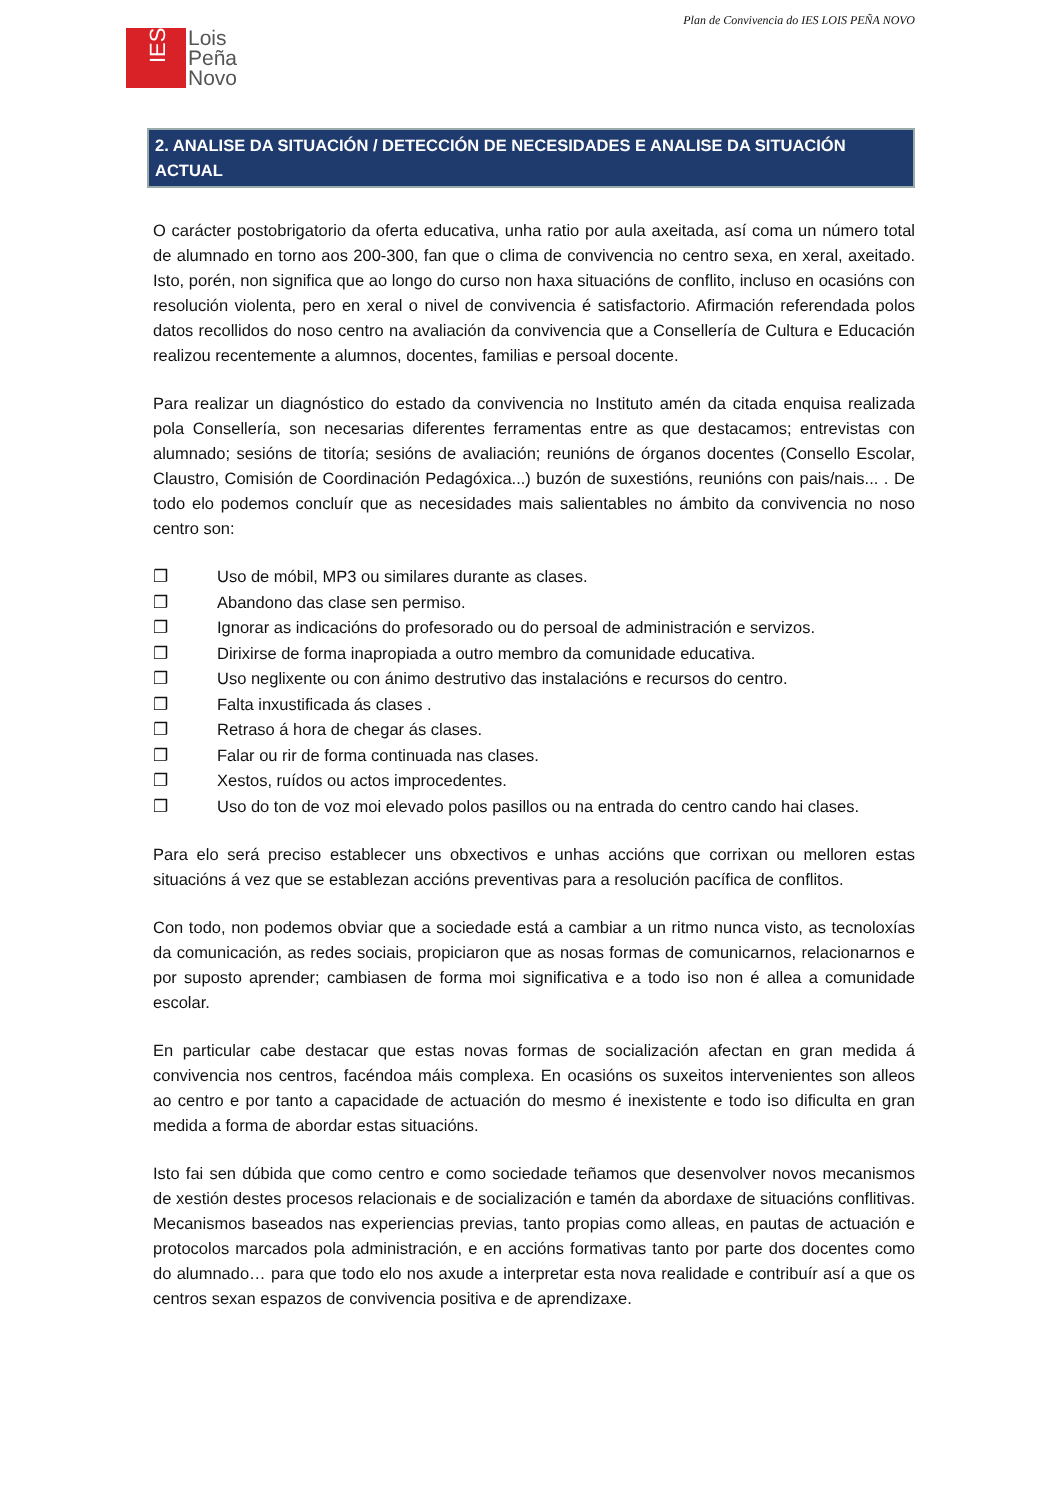Plan de Convivencia do IES LOIS PEÑA NOVO
IES
Lois
Peña
Novo
2. ANALISE DA SITUACIÓN / DETECCIÓN DE NECESIDADES E ANALISE DA SITUACIÓN ACTUAL
O carácter postobrigatorio da oferta educativa, unha ratio por aula axeitada, así coma un número total de alumnado en torno aos 200-300, fan que o clima de convivencia no centro sexa, en xeral, axeitado. Isto, porén, non significa que ao longo do curso non haxa situacións de conflito, incluso en ocasións con resolución violenta, pero en xeral o nivel de convivencia é satisfactorio. Afirmación referendada polos datos recollidos do noso centro na avaliación da convivencia que a Consellería de Cultura e Educación realizou recentemente a alumnos, docentes, familias e persoal docente.
Para realizar un diagnóstico do estado da convivencia no Instituto amén da citada enquisa realizada pola Consellería, son necesarias diferentes ferramentas entre as que destacamos; entrevistas con alumnado; sesións de titoría; sesións de avaliación; reunións de órganos docentes (Consello Escolar, Claustro, Comisión de Coordinación Pedagóxica...) buzón de suxestións, reunións con pais/nais... . De todo elo podemos concluír que as necesidades mais salientables no ámbito da convivencia no noso centro son:
❐ Uso de móbil, MP3 ou similares durante as clases.
❐ Abandono das clase sen permiso.
❐ Ignorar as indicacións do profesorado ou do persoal de administración e servizos.
❐ Dirixirse de forma inapropiada a outro membro da comunidade educativa.
❐ Uso neglixente ou con ánimo destrutivo das instalacións e recursos do centro.
❐ Falta inxustificada ás clases .
❐ Retraso á hora de chegar ás clases.
❐ Falar ou rir de forma continuada nas clases.
❐ Xestos, ruídos ou actos improcedentes.
❐ Uso do ton de voz moi elevado polos pasillos ou na entrada do centro cando hai clases.
Para elo será preciso establecer uns obxectivos e unhas accións que corrixan ou melloren estas situacións á vez que se establezan accións preventivas para a resolución pacífica de conflitos.
Con todo, non podemos obviar que a sociedade está a cambiar a un ritmo nunca visto, as tecnoloxías da comunicación, as redes sociais, propiciaron que as nosas formas de comunicarnos, relacionarnos e por suposto aprender; cambiasen de forma moi significativa e a todo iso non é allea a comunidade escolar.
En particular cabe destacar que estas novas formas de socialización afectan en gran medida á convivencia nos centros, facéndoa máis complexa. En ocasións os suxeitos intervenientes son alleos ao centro e por tanto a capacidade de actuación do mesmo é inexistente e todo iso dificulta en gran medida a forma de abordar estas situacións.
Isto fai sen dúbida que como centro e como sociedade teñamos que desenvolver novos mecanismos de xestión destes procesos relacionais e de socialización e tamén da abordaxe de situacións conflitivas. Mecanismos baseados nas experiencias previas, tanto propias como alleas, en pautas de actuación e protocolos marcados pola administración, e en accións formativas tanto por parte dos docentes como do alumnado… para que todo elo nos axude a interpretar esta nova realidade e contribuír así a que os centros sexan espazos de convivencia positiva e de aprendizaxe.